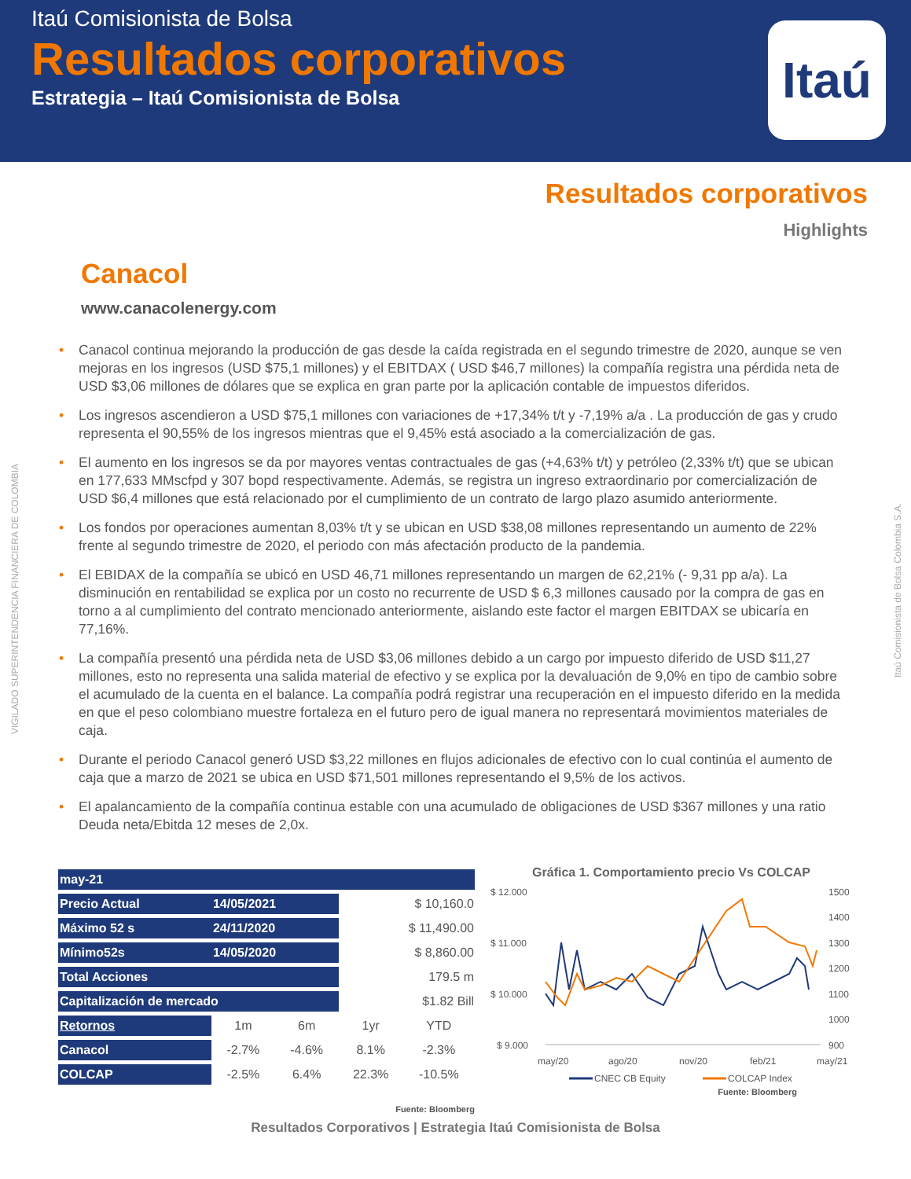Itaú Comisionista de Bolsa
Resultados corporativos
Estrategia – Itaú Comisionista de Bolsa
Itaú
Resultados corporativos
Highlights
Canacol
www.canacolenergy.com
• Canacol continua mejorando la producción de gas desde la caída registrada en el segundo trimestre de 2020, aunque se ven mejoras en los ingresos (USD $75,1 millones) y el EBITDAX ( USD $46,7 millones) la compañía registra una pérdida neta de USD $3,06 millones de dólares que se explica en gran parte por la aplicación contable de impuestos diferidos.
• Los ingresos ascendieron a USD $75,1 millones con variaciones de +17,34% t/t y -7,19% a/a . La producción de gas y crudo representa el 90,55% de los ingresos mientras que el 9,45% está asociado a la comercialización de gas.
• El aumento en los ingresos se da por mayores ventas contractuales de gas (+4,63% t/t) y petróleo (2,33% t/t) que se ubican en 177,633 MMscfpd y 307 bopd respectivamente. Además, se registra un ingreso extraordinario por comercialización de USD $6,4 millones que está relacionado por el cumplimiento de un contrato de largo plazo asumido anteriormente.
• Los fondos por operaciones aumentan 8,03% t/t y se ubican en USD $38,08 millones representando un aumento de 22% frente al segundo trimestre de 2020, el periodo con más afectación producto de la pandemia.
• El EBIDAX de la compañía se ubicó en USD 46,71 millones representando un margen de 62,21% (- 9,31 pp a/a). La disminución en rentabilidad se explica por un costo no recurrente de USD $ 6,3 millones causado por la compra de gas en torno a al cumplimiento del contrato mencionado anteriormente, aislando este factor el margen EBITDAX se ubicaría en 77,16%.
• La compañía presentó una pérdida neta de USD $3,06 millones debido a un cargo por impuesto diferido de USD $11,27 millones, esto no representa una salida material de efectivo y se explica por la devaluación de 9,0% en tipo de cambio sobre el acumulado de la cuenta en el balance. La compañía podrá registrar una recuperación en el impuesto diferido en la medida en que el peso colombiano muestre fortaleza en el futuro pero de igual manera no representará movimientos materiales de caja.
• Durante el periodo Canacol generó USD $3,22 millones en flujos adicionales de efectivo con lo cual continúa el aumento de caja que a marzo de 2021 se ubica en USD $71,501 millones representando el 9,5% de los activos.
• El apalancamiento de la compañía continua estable con una acumulado de obligaciones de USD $367 millones y una ratio Deuda neta/Ebitda 12 meses de 2,0x.
| may-21 | | | | |
| Precio Actual | 14/05/2021 | | $ 10,160.0 | |
| Máximo 52 s | 24/11/2020 | | $ 11,490.00 | |
| Mínimo52s | 14/05/2020 | | $ 8,860.00 | |
| Total Acciones | | | 179.5 m | |
| Capitalización de mercado | | | $1.82 Bill | |
| Retornos | 1m | 6m | 1yr | YTD |
| Canacol | -2.7% | -4.6% | 8.1% | -2.3% |
| COLCAP | -2.5% | 6.4% | 22.3% | -10.5% |
Fuente: Bloomberg
Gráfica 1. Comportamiento precio Vs COLCAP
$ 12.000
$ 11.000
$ 10.000
$ 9.000
1500
1400
1300
1200
1100
1000
900
may/20
ago/20
nov/20
feb/21
may/21
CNEC CB Equity
COLCAP Index
Fuente: Bloomberg
Resultados Corporativos | Estrategia Itaú Comisionista de Bolsa
VIGILADO SUPERINTENDENCIA FINANCIERA DE COLOMBIA
Itaú Comisionista de Bolsa Colombia S.A.